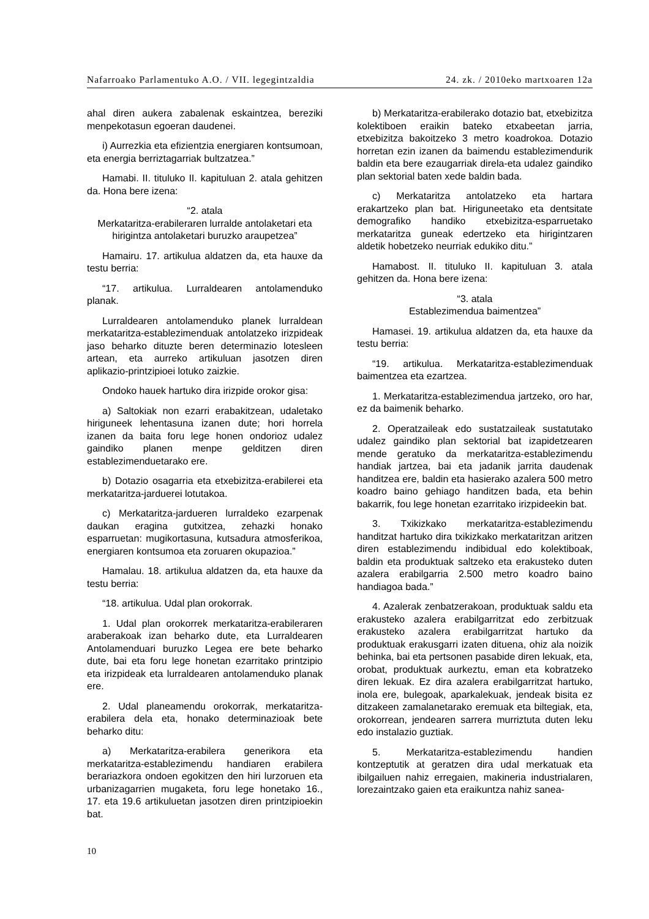Nafarroako Parlamentuko A.O. / VII. legegintzaldia 24. zk. / 2010eko martxoaren 12a
ahal diren aukera zabalenak eskaintzea, bereziki menpekotasun egoeran daudenei.
i) Aurrezkia eta efizientzia energiaren kontsumoan, eta energia berriztagarriak bultzatzea.”
Hamabi. II. tituluko II. kapituluan 2. atala gehitzen da. Hona bere izena:
“2. atala
Merkataritza-erabileraren lurralde antolaketari eta hirigintza antolaketari buruzko araupetzea”
Hamairu. 17. artikulua aldatzen da, eta hauxe da testu berria:
“17. artikulua. Lurraldearen antolamenduko planak.
Lurraldearen antolamenduko planek lurraldean merkataritza-establezimenduak antolatzeko irizpideak jaso beharko dituzte beren determinazio lotesleen artean, eta aurreko artikuluan jasotzen diren aplikazio-printzipioei lotuko zaizkie.
Ondoko hauek hartuko dira irizpide orokor gisa:
a) Saltokiak non ezarri erabakitzean, udaletako hiriguneek lehentasuna izanen dute; hori horrela izanen da baita foru lege honen ondorioz udalez gaindiko planen menpe gelditzen diren establezimenduetarako ere.
b) Dotazio osagarria eta etxebizitza-erabilerei eta merkataritza-jarduerei lotutakoa.
c) Merkataritza-jardueren lurraldeko ezarpenak daukan eragina gutxitzea, zehazki honako esparruetan: mugikortasuna, kutsadura atmosferikoa, energiaren kontsumoa eta zoruaren okupazioa.”
Hamalau. 18. artikulua aldatzen da, eta hauxe da testu berria:
“18. artikulua. Udal plan orokorrak.
1. Udal plan orokorrek merkataritza-erabileraren araberakoak izan beharko dute, eta Lurraldearen Antolamenduari buruzko Legea ere bete beharko dute, bai eta foru lege honetan ezarritako printzipio eta irizpideak eta lurraldearen antolamenduko planak ere.
2. Udal planeamendu orokorrak, merkataritza-erabilera dela eta, honako determinazioak bete beharko ditu:
a) Merkataritza-erabilera generikora eta merkataritza-establezimendu handiaren erabilera berariazkora ondoen egokitzen den hiri lurzoruen eta urbanizagarrien mugaketa, foru lege honetako 16., 17. eta 19.6 artikuluetan jasotzen diren printzipioekin bat.
b) Merkataritza-erabilerako dotazio bat, etxebizitza kolektiboen eraikin bateko etxabeetan jarria, etxebizitza bakoitzeko 3 metro koadrokoa. Dotazio horretan ezin izanen da baimendu establezimendurik baldin eta bere ezaugarriak direla-eta udalez gaindiko plan sektorial baten xede baldin bada.
c) Merkataritza antolatzeko eta hartara erakartzeko plan bat. Hiriguneetako eta dentsitate demografiko handiko etxebizitza-esparruetako merkataritza guneak edertzeko eta hirigintzaren aldetik hobetzeko neurriak edukiko ditu.”
Hamabost. II. tituluko II. kapituluan 3. atala gehitzen da. Hona bere izena:
“3. atala
Establezimendua baimentzea”
Hamasei. 19. artikulua aldatzen da, eta hauxe da testu berria:
“19. artikulua. Merkataritza-establezimenduak baimentzea eta ezartzea.
1. Merkataritza-establezimendua jartzeko, oro har, ez da baimenik beharko.
2. Operatzaileak edo sustatzaileak sustatutako udalez gaindiko plan sektorial bat izapidetzearen mende geratuko da merkataritza-establezimendu handiak jartzea, bai eta jadanik jarrita daudenak handitzea ere, baldin eta hasierako azalera 500 metro koadro baino gehiago handitzen bada, eta behin bakarrik, fou lege honetan ezarritako irizpideekin bat.
3. Txikizkako merkataritza-establezimendu handitzat hartuko dira txikizkako merkataritzan aritzen diren establezimendu indibidual edo kolektiboak, baldin eta produktuak saltzeko eta erakusteko duten azalera erabilgarria 2.500 metro koadro baino handiagoa bada.”
4. Azalerak zenbatzerakoan, produktuak saldu eta erakusteko azalera erabilgarritzat edo zerbitzuak erakusteko azalera erabilgarritzat hartuko da produktuak erakusgarri izaten dituena, ohiz ala noizik behinka, bai eta pertsonen pasabide diren lekuak, eta, orobat, produktuak aurkeztu, eman eta kobratzeko diren lekuak. Ez dira azalera erabilgarritzat hartuko, inola ere, bulegoak, aparkalekuak, jendeak bisita ez ditzakeen zamalanetarako eremuak eta biltegiak, eta, orokorrean, jendearen sarrera murriztuta duten leku edo instalazio guztiak.
5. Merkataritza-establezimendu handien kontzeptutik at geratzen dira udal merkatuak eta ibilgailuen nahiz erregaien, makineria industrialaren, lorezaintzako gaien eta eraikuntza nahiz sanea-
10